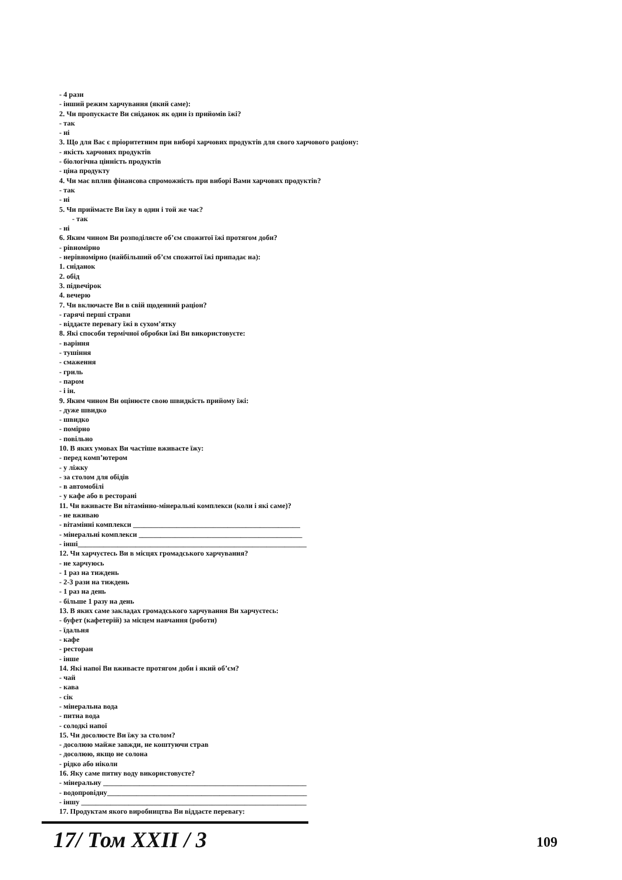- 4 рази
- інший режим харчування (який саме):
2. Чи пропускаєте Ви сніданок як один із прийомів їжі?
- так
- ні
3. Що для Вас є пріоритетним при виборі харчових продуктів для свого харчового раціону:
- якість харчових продуктів
- біологічна цінність продуктів
- ціна продукту
4. Чи має вплив фінансова спроможність при виборі Вами харчових продуктів?
- так
- ні
5. Чи приймаєте Ви їжу в один і той же час?
- так
- ні
6. Яким чином Ви розподіляєте об’єм спожитої їжі протягом доби?
- рівномірно
- нерівномірно (найбільший об’єм спожитої їжі припадає на):
1. сніданок
2. обід
3. підвечірок
4. вечерю
7. Чи включаєте Ви в свій щоденний раціон?
- гарячі перші страви
- віддаєте перевагу їжі в сухом’ятку
8. Які способи термічної обробки їжі Ви використовуєте:
- варіння
- тушіння
- смаження
- гриль
- паром
- і ін.
9. Яким чином Ви оцінюєте свою швидкість прийому їжі:
- дуже швидко
- швидко
- помірно
- повільно
10. В яких умовах Ви частіше вживаєте їжу:
- перед комп’ютером
- у ліжку
- за столом для обідів
- в автомобілі
- у кафе або в ресторані
11. Чи вживаєте Ви вітамінно-мінеральні комплекси (коли і які саме)?
- не вживаю
- вітамінні комплекси ______________________________________________
- мінеральні комплекси _____________________________________________
- інші_______________________________________________________________
12. Чи харчуєтесь Ви в місцях громадського харчування?
- не харчуюсь
- 1 раз на тиждень
- 2-3 рази на тиждень
- 1 раз на день
- більше 1 разу на день
13. В яких саме закладах громадського харчування Ви харчуєтесь:
- буфет (кафетерій) за місцем навчання (роботи)
- їдальня
- кафе
- ресторан
- інше
14. Які напої Ви вживаєте протягом доби і який об’єм?
- чай
- кава
- сік
- мінеральна вода
- питна вода
- солодкі напої
15. Чи досолюєте Ви їжу за столом?
- досолюю майже завжди, не коштуючи страв
- досолюю, якщо не солона
- рідко або ніколи
16. Яку саме питну воду використовуєте?
- мінеральну ________________________________________________________
- водопровідну_______________________________________________________
- іншу ______________________________________________________________
17. Продуктам якого виробництва Ви віддаєте перевагу:
17/ Том XXII / 3 109